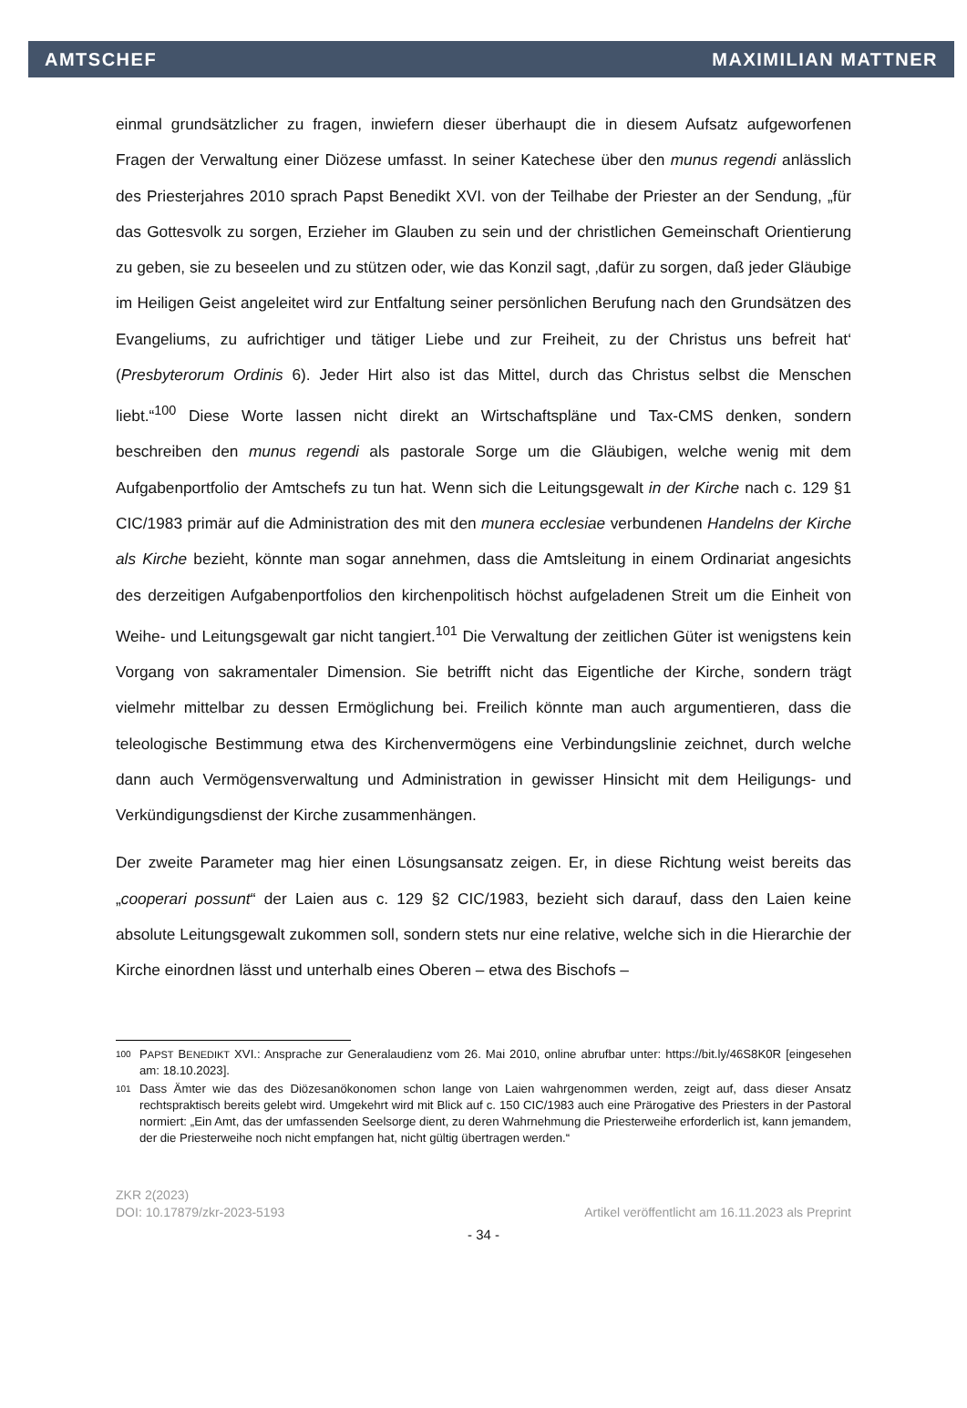AMTSCHEF MAXIMILIAN MATTNER
einmal grundsätzlicher zu fragen, inwiefern dieser überhaupt die in diesem Aufsatz aufgeworfenen Fragen der Verwaltung einer Diözese umfasst. In seiner Katechese über den munus regendi anlässlich des Priesterjahres 2010 sprach Papst Benedikt XVI. von der Teilhabe der Priester an der Sendung, „für das Gottesvolk zu sorgen, Erzieher im Glauben zu sein und der christlichen Gemeinschaft Orientierung zu geben, sie zu beseelen und zu stützen oder, wie das Konzil sagt, ‚dafür zu sorgen, daß jeder Gläubige im Heiligen Geist angeleitet wird zur Entfaltung seiner persönlichen Berufung nach den Grundsätzen des Evangeliums, zu aufrichtiger und tätiger Liebe und zur Freiheit, zu der Christus uns befreit hat‘ (Presbyterorum Ordinis 6). Jeder Hirt also ist das Mittel, durch das Christus selbst die Menschen liebt.“<sup>100</sup> Diese Worte lassen nicht direkt an Wirtschaftspläne und Tax-CMS denken, sondern beschreiben den munus regendi als pastorale Sorge um die Gläubigen, welche wenig mit dem Aufgabenportfolio der Amtschefs zu tun hat. Wenn sich die Leitungsgewalt in der Kirche nach c. 129 §1 CIC/1983 primär auf die Administration des mit den munera ecclesiae verbundenen Handelns der Kirche als Kirche bezieht, könnte man sogar annehmen, dass die Amtsleitung in einem Ordinariat angesichts des derzeitigen Aufgabenportfolios den kirchenpolitisch höchst aufgeladenen Streit um die Einheit von Weihe- und Leitungsgewalt gar nicht tangiert.<sup>101</sup> Die Verwaltung der zeitlichen Güter ist wenigstens kein Vorgang von sakramentaler Dimension. Sie betrifft nicht das Eigentliche der Kirche, sondern trägt vielmehr mittelbar zu dessen Ermöglichung bei. Freilich könnte man auch argumentieren, dass die teleologische Bestimmung etwa des Kirchenvermögens eine Verbindungslinie zeichnet, durch welche dann auch Vermögensverwaltung und Administration in gewisser Hinsicht mit dem Heiligungs- und Verkündigungsdienst der Kirche zusammenhängen.
Der zweite Parameter mag hier einen Lösungsansatz zeigen. Er, in diese Richtung weist bereits das „cooperari possunt“ der Laien aus c. 129 §2 CIC/1983, bezieht sich darauf, dass den Laien keine absolute Leitungsgewalt zukommen soll, sondern stets nur eine relative, welche sich in die Hierarchie der Kirche einordnen lässt und unterhalb eines Oberen – etwa des Bischofs –
100 PAPST BENEDIKT XVI.: Ansprache zur Generalaudienz vom 26. Mai 2010, online abrufbar unter: https://bit.ly/46S8K0R [eingesehen am: 18.10.2023].
101 Dass Ämter wie das des Diözesanökonomen schon lange von Laien wahrgenommen werden, zeigt auf, dass dieser Ansatz rechtspraktisch bereits gelebt wird. Umgekehrt wird mit Blick auf c. 150 CIC/1983 auch eine Prärogative des Priesters in der Pastoral normiert: „Ein Amt, das der umfassenden Seelsorge dient, zu deren Wahrnehmung die Priesterweihe erforderlich ist, kann jemandem, der die Priesterweihe noch nicht empfangen hat, nicht gültig übertragen werden.“
ZKR 2(2023)
DOI: 10.17879/zkr-2023-5193 Artikel veröffentlicht am 16.11.2023 als Preprint
- 34 -